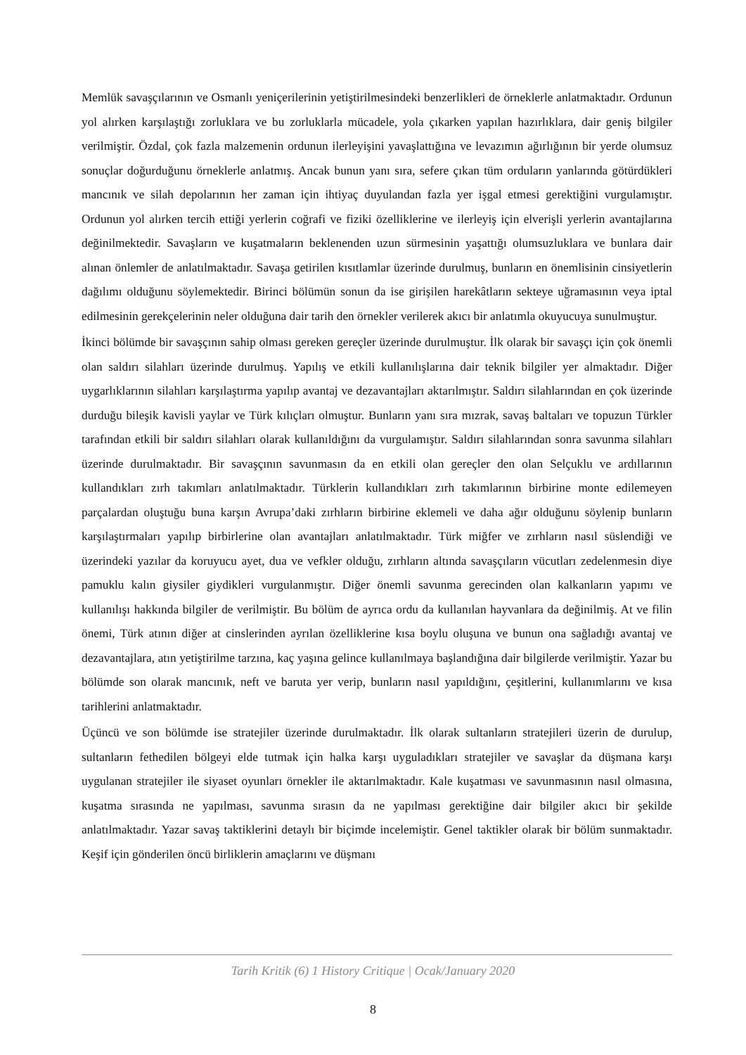Memlük savaşçılarının ve Osmanlı yeniçerilerinin yetiştirilmesindeki benzerlikleri de örneklerle anlatmaktadır. Ordunun yol alırken karşılaştığı zorluklara ve bu zorluklarla mücadele, yola çıkarken yapılan hazırlıklara, dair geniş bilgiler verilmiştir. Özdal, çok fazla malzemenin ordunun ilerleyişini yavaşlattığına ve levazımın ağırlığının bir yerde olumsuz sonuçlar doğurduğunu örneklerle anlatmış. Ancak bunun yanı sıra, sefere çıkan tüm orduların yanlarında götürdükleri mancınık ve silah depolarının her zaman için ihtiyaç duyulandan fazla yer işgal etmesi gerektiğini vurgulamıştır. Ordunun yol alırken tercih ettiği yerlerin coğrafi ve fiziki özelliklerine ve ilerleyiş için elverişli yerlerin avantajlarına değinilmektedir. Savaşların ve kuşatmaların beklenenden uzun sürmesinin yaşattığı olumsuzluklara ve bunlara dair alınan önlemler de anlatılmaktadır. Savaşa getirilen kısıtlamlar üzerinde durulmuş, bunların en önemlisinin cinsiyetlerin dağılımı olduğunu söylemektedir. Birinci bölümün sonun da ise girişilen harekâtların sekteye uğramasının veya iptal edilmesinin gerekçelerinin neler olduğuna dair tarih den örnekler verilerek akıcı bir anlatımla okuyucuya sunulmuştur.
İkinci bölümde bir savaşçının sahip olması gereken gereçler üzerinde durulmuştur. İlk olarak bir savaşçı için çok önemli olan saldırı silahları üzerinde durulmuş. Yapılış ve etkili kullanılışlarına dair teknik bilgiler yer almaktadır. Diğer uygarlıklarının silahları karşılaştırma yapılıp avantaj ve dezavantajları aktarılmıştır. Saldırı silahlarından en çok üzerinde durduğu bileşik kavisli yaylar ve Türk kılıçları olmuştur. Bunların yanı sıra mızrak, savaş baltaları ve topuzun Türkler tarafından etkili bir saldırı silahları olarak kullanıldığını da vurgulamıştır. Saldırı silahlarından sonra savunma silahları üzerinde durulmaktadır. Bir savaşçının savunmasın da en etkili olan gereçler den olan Selçuklu ve ardıllarının kullandıkları zırh takımları anlatılmaktadır. Türklerin kullandıkları zırh takımlarının birbirine monte edilemeyen parçalardan oluştuğu buna karşın Avrupa’daki zırhların birbirine eklemeli ve daha ağır olduğunu söylenip bunların karşılaştırmaları yapılıp birbirlerine olan avantajları anlatılmaktadır. Türk miğfer ve zırhların nasıl süslendiği ve üzerindeki yazılar da koruyucu ayet, dua ve vefkler olduğu, zırhların altında savaşçıların vücutları zedelenmesin diye pamuklu kalın giysiler giydikleri vurgulanmıştır. Diğer önemli savunma gerecinden olan kalkanların yapımı ve kullanılışı hakkında bilgiler de verilmiştir. Bu bölüm de ayrıca ordu da kullanılan hayvanlara da değinilmiş. At ve filin önemi, Türk atının diğer at cinslerinden ayrılan özelliklerine kısa boylu oluşuna ve bunun ona sağladığı avantaj ve dezavantajlara, atın yetiştirilme tarzına, kaç yaşına gelince kullanılmaya başlandığına dair bilgilerde verilmiştir. Yazar bu bölümde son olarak mancınık, neft ve baruta yer verip, bunların nasıl yapıldığını, çeşitlerini, kullanımlarını ve kısa tarihlerini anlatmaktadır.
Üçüncü ve son bölümde ise stratejiler üzerinde durulmaktadır. İlk olarak sultanların stratejileri üzerin de durulup, sultanların fethedilen bölgeyi elde tutmak için halka karşı uyguladıkları stratejiler ve savaşlar da düşmana karşı uygulanan stratejiler ile siyaset oyunları örnekler ile aktarılmaktadır. Kale kuşatması ve savunmasının nasıl olmasına, kuşatma sırasında ne yapılması, savunma sırasın da ne yapılması gerektiğine dair bilgiler akıcı bir şekilde anlatılmaktadır. Yazar savaş taktiklerini detaylı bir biçimde incelemiştir. Genel taktikler olarak bir bölüm sunmaktadır. Keşif için gönderilen öncü birliklerin amaçlarını ve düşmanı
Tarih Kritik (6) 1 History Critique | Ocak/January 2020
8